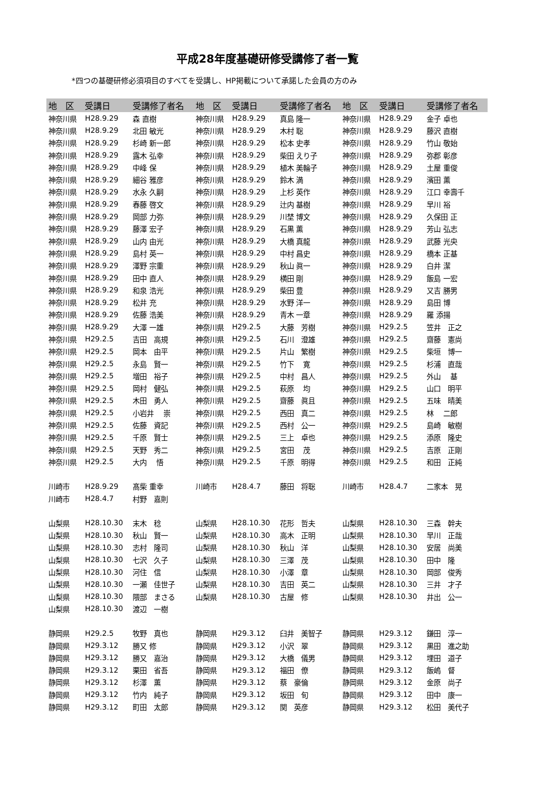平成28年度基礎研修受講修了者一覧
*四つの基礎研修必須項目のすべてを受講し、HP掲載について承諾した会員の方のみ
| 地 区 | 受講日 | 受講修了者名 | 地 区 | 受講日 | 受講修了者名 | 地 区 | 受講日 | 受講修了者名 |
| --- | --- | --- | --- | --- | --- | --- | --- | --- |
| 神奈川県 | H28.9.29 | 森 直樹 | 神奈川県 | H28.9.29 | 真島 隆一 | 神奈川県 | H28.9.29 | 金子 卓也 |
| 神奈川県 | H28.9.29 | 北田 敏光 | 神奈川県 | H28.9.29 | 木村 聡 | 神奈川県 | H28.9.29 | 藤沢 直樹 |
| 神奈川県 | H28.9.29 | 杉崎 新一郎 | 神奈川県 | H28.9.29 | 松本 史孝 | 神奈川県 | H28.9.29 | 竹山 敬始 |
| 神奈川県 | H28.9.29 | 露木 弘幸 | 神奈川県 | H28.9.29 | 柴田 えり子 | 神奈川県 | H28.9.29 | 弥郡 彰彦 |
| 神奈川県 | H28.9.29 | 中峰 保 | 神奈川県 | H28.9.29 | 植木 美輪子 | 神奈川県 | H28.9.29 | 土屋 重俊 |
| 神奈川県 | H28.9.29 | 細谷 雅彦 | 神奈川県 | H28.9.29 | 鈴木 満 | 神奈川県 | H28.9.29 | 濱田 薫 |
| 神奈川県 | H28.9.29 | 水永 久嗣 | 神奈川県 | H28.9.29 | 上杉 英作 | 神奈川県 | H28.9.29 | 江口 幸壽千 |
| 神奈川県 | H28.9.29 | 春藤 啓文 | 神奈川県 | H28.9.29 | 辻内 基樹 | 神奈川県 | H28.9.29 | 早川 裕 |
| 神奈川県 | H28.9.29 | 岡部 力弥 | 神奈川県 | H28.9.29 | 川埜 博文 | 神奈川県 | H28.9.29 | 久保田 正 |
| 神奈川県 | H28.9.29 | 藤澤 宏子 | 神奈川県 | H28.9.29 | 石黒 薫 | 神奈川県 | H28.9.29 | 芳山 弘志 |
| 神奈川県 | H28.9.29 | 山内 由光 | 神奈川県 | H28.9.29 | 大橋 真龍 | 神奈川県 | H28.9.29 | 武藤 光央 |
| 神奈川県 | H28.9.29 | 島村 英一 | 神奈川県 | H28.9.29 | 中村 昌史 | 神奈川県 | H28.9.29 | 橋本 正基 |
| 神奈川県 | H28.9.29 | 澤野 宗重 | 神奈川県 | H28.9.29 | 秋山 眞一 | 神奈川県 | H28.9.29 | 白井 潔 |
| 神奈川県 | H28.9.29 | 田中 直人 | 神奈川県 | H28.9.29 | 横田 剛 | 神奈川県 | H28.9.29 | 飯島 一宏 |
| 神奈川県 | H28.9.29 | 和泉 浩光 | 神奈川県 | H28.9.29 | 柴田 豊 | 神奈川県 | H28.9.29 | 又吉 勝男 |
| 神奈川県 | H28.9.29 | 松井 充 | 神奈川県 | H28.9.29 | 水野 洋一 | 神奈川県 | H28.9.29 | 島田 博 |
| 神奈川県 | H28.9.29 | 佐藤 浩美 | 神奈川県 | H28.9.29 | 青木 一章 | 神奈川県 | H28.9.29 | 羅 添揚 |
| 神奈川県 | H28.9.29 | 大澤 一雄 | 神奈川県 | H29.2.5 | 大藤 芳樹 | 神奈川県 | H29.2.5 | 笠井 正之 |
| 神奈川県 | H29.2.5 | 吉田 高規 | 神奈川県 | H29.2.5 | 石川 澄雄 | 神奈川県 | H29.2.5 | 齋藤 憲尚 |
| 神奈川県 | H29.2.5 | 岡本 由平 | 神奈川県 | H29.2.5 | 片山 繁樹 | 神奈川県 | H29.2.5 | 柴垣 博一 |
| 神奈川県 | H29.2.5 | 永島 賢一 | 神奈川県 | H29.2.5 | 竹下 寛 | 神奈川県 | H29.2.5 | 杉浦 直哉 |
| 神奈川県 | H29.2.5 | 増田 裕子 | 神奈川県 | H29.2.5 | 中村 昌人 | 神奈川県 | H29.2.5 | 外山 基 |
| 神奈川県 | H29.2.5 | 岡村 健弘 | 神奈川県 | H29.2.5 | 萩原 均 | 神奈川県 | H29.2.5 | 山口 明平 |
| 神奈川県 | H29.2.5 | 木田 勇人 | 神奈川県 | H29.2.5 | 齋藤 眞且 | 神奈川県 | H29.2.5 | 五味 晴美 |
| 神奈川県 | H29.2.5 | 小岩井 崇 | 神奈川県 | H29.2.5 | 西田 真二 | 神奈川県 | H29.2.5 | 林 二郎 |
| 神奈川県 | H29.2.5 | 佐藤 資記 | 神奈川県 | H29.2.5 | 西村 公一 | 神奈川県 | H29.2.5 | 島崎 敏樹 |
| 神奈川県 | H29.2.5 | 千原 賢士 | 神奈川県 | H29.2.5 | 三上 卓也 | 神奈川県 | H29.2.5 | 添原 隆史 |
| 神奈川県 | H29.2.5 | 天野 秀二 | 神奈川県 | H29.2.5 | 宮田 茂 | 神奈川県 | H29.2.5 | 吉原 正剛 |
| 神奈川県 | H29.2.5 | 大内 悟 | 神奈川県 | H29.2.5 | 千原 明得 | 神奈川県 | H29.2.5 | 和田 正純 |
| 川崎市 | H28.9.29 | 髙柴 重幸 | 川崎市 | H28.4.7 | 藤田 将聡 | 川崎市 | H28.4.7 | 二家本 晃 |
| 川崎市 | H28.4.7 | 村野 嘉則 | | | | | | |
| 山梨県 | H28.10.30 | 末木 稔 | 山梨県 | H28.10.30 | 花形 哲夫 | 山梨県 | H28.10.30 | 三森 幹夫 |
| 山梨県 | H28.10.30 | 秋山 賢一 | 山梨県 | H28.10.30 | 高木 正明 | 山梨県 | H28.10.30 | 早川 正哉 |
| 山梨県 | H28.10.30 | 志村 隆司 | 山梨県 | H28.10.30 | 秋山 洋 | 山梨県 | H28.10.30 | 安居 尚美 |
| 山梨県 | H28.10.30 | 七沢 久子 | 山梨県 | H28.10.30 | 三澤 茂 | 山梨県 | H28.10.30 | 田中 隆 |
| 山梨県 | H28.10.30 | 河住 信 | 山梨県 | H28.10.30 | 小澤 章 | 山梨県 | H28.10.30 | 岡部 俊秀 |
| 山梨県 | H28.10.30 | 一瀬 佳世子 | 山梨県 | H28.10.30 | 吉田 英二 | 山梨県 | H28.10.30 | 三井 才子 |
| 山梨県 | H28.10.30 | 隈部 まさる | 山梨県 | H28.10.30 | 古屋 修 | 山梨県 | H28.10.30 | 井出 公一 |
| 山梨県 | H28.10.30 | 渡辺 一樹 | | | | | | |
| 静岡県 | H29.2.5 | 牧野 真也 | 静岡県 | H29.3.12 | 臼井 美智子 | 静岡県 | H29.3.12 | 鎌田 淳一 |
| 静岡県 | H29.3.12 | 勝又 修 | 静岡県 | H29.3.12 | 小沢 翠 | 静岡県 | H29.3.12 | 黒田 進之助 |
| 静岡県 | H29.3.12 | 勝又 嘉治 | 静岡県 | H29.3.12 | 大橋 儀男 | 静岡県 | H29.3.12 | 埋田 道子 |
| 静岡県 | H29.3.12 | 栗田 省吾 | 静岡県 | H29.3.12 | 福田 僚 | 静岡県 | H29.3.12 | 飯嶋 督 |
| 静岡県 | H29.3.12 | 杉澤 薫 | 静岡県 | H29.3.12 | 蔡 豪倫 | 静岡県 | H29.3.12 | 金原 尚子 |
| 静岡県 | H29.3.12 | 竹内 純子 | 静岡県 | H29.3.12 | 坂田 旬 | 静岡県 | H29.3.12 | 田中 康一 |
| 静岡県 | H29.3.12 | 町田 太郎 | 静岡県 | H29.3.12 | 関 英彦 | 静岡県 | H29.3.12 | 松田 美代子 |